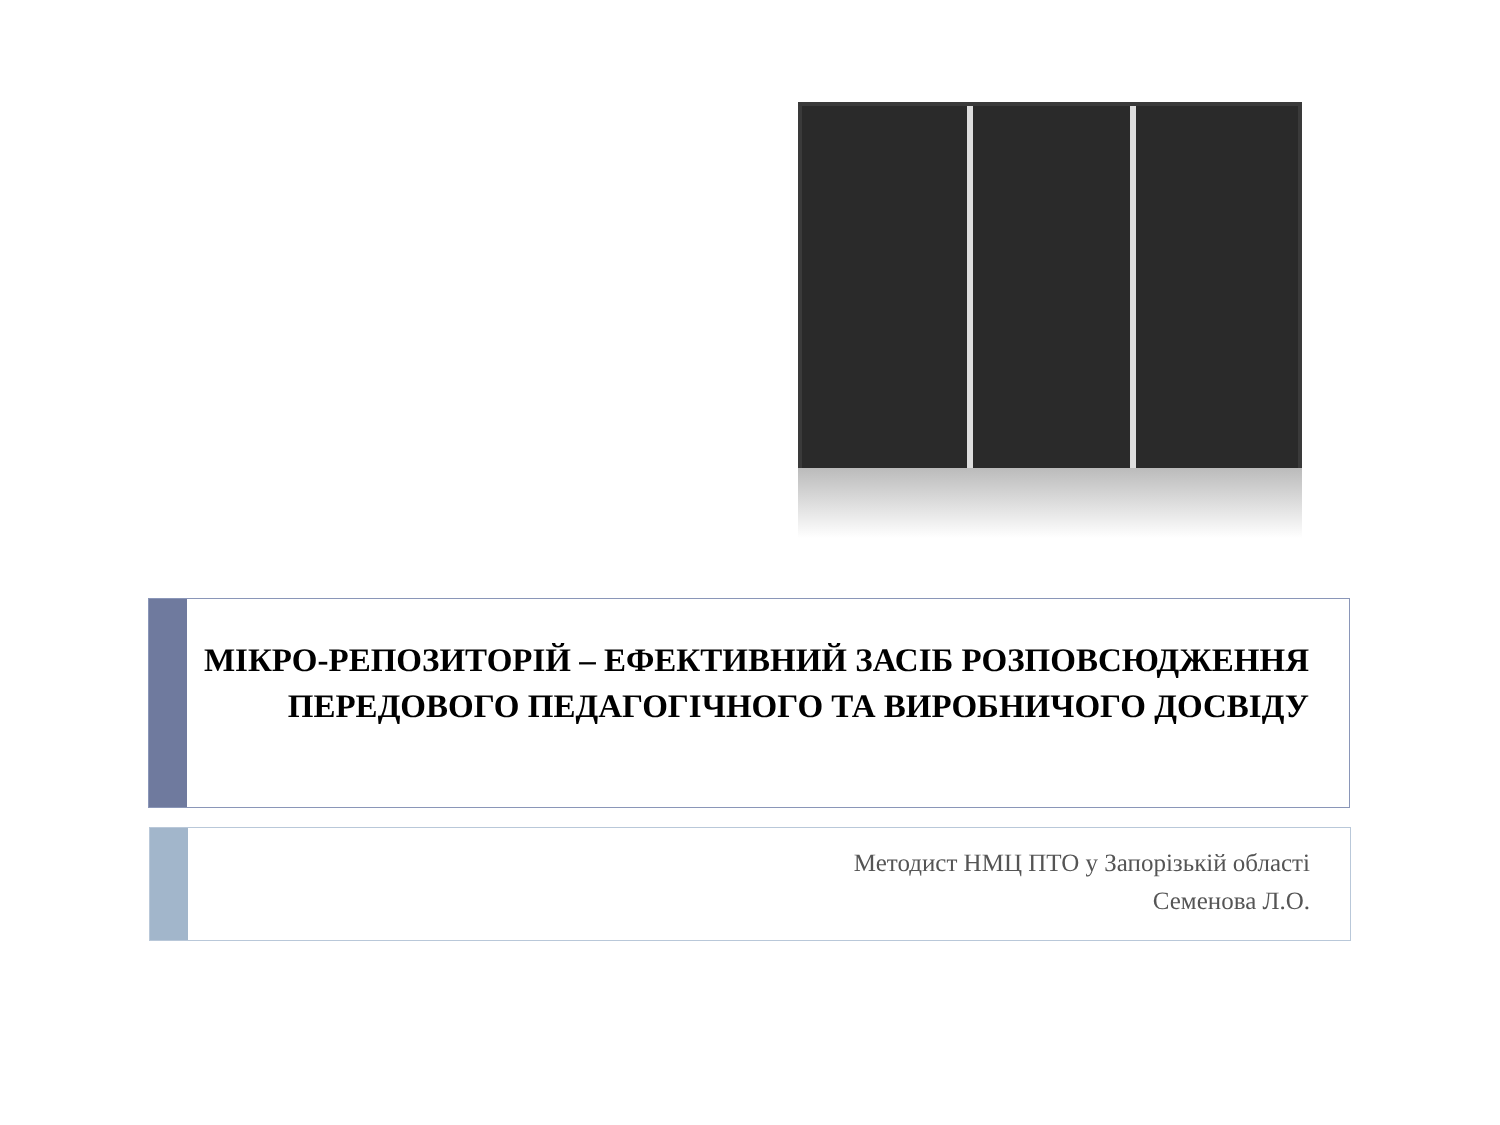МІКРО-РЕПОЗИТОРІЙ – ЕФЕКТИВНИЙ ЗАСІБ РОЗПОВСЮДЖЕННЯ ПЕРЕДОВОГО ПЕДАГОГІЧНОГО ТА ВИРОБНИЧОГО ДОСВІДУ
Методист НМЦ ПТО у Запорізькій області
Семенова Л.О.